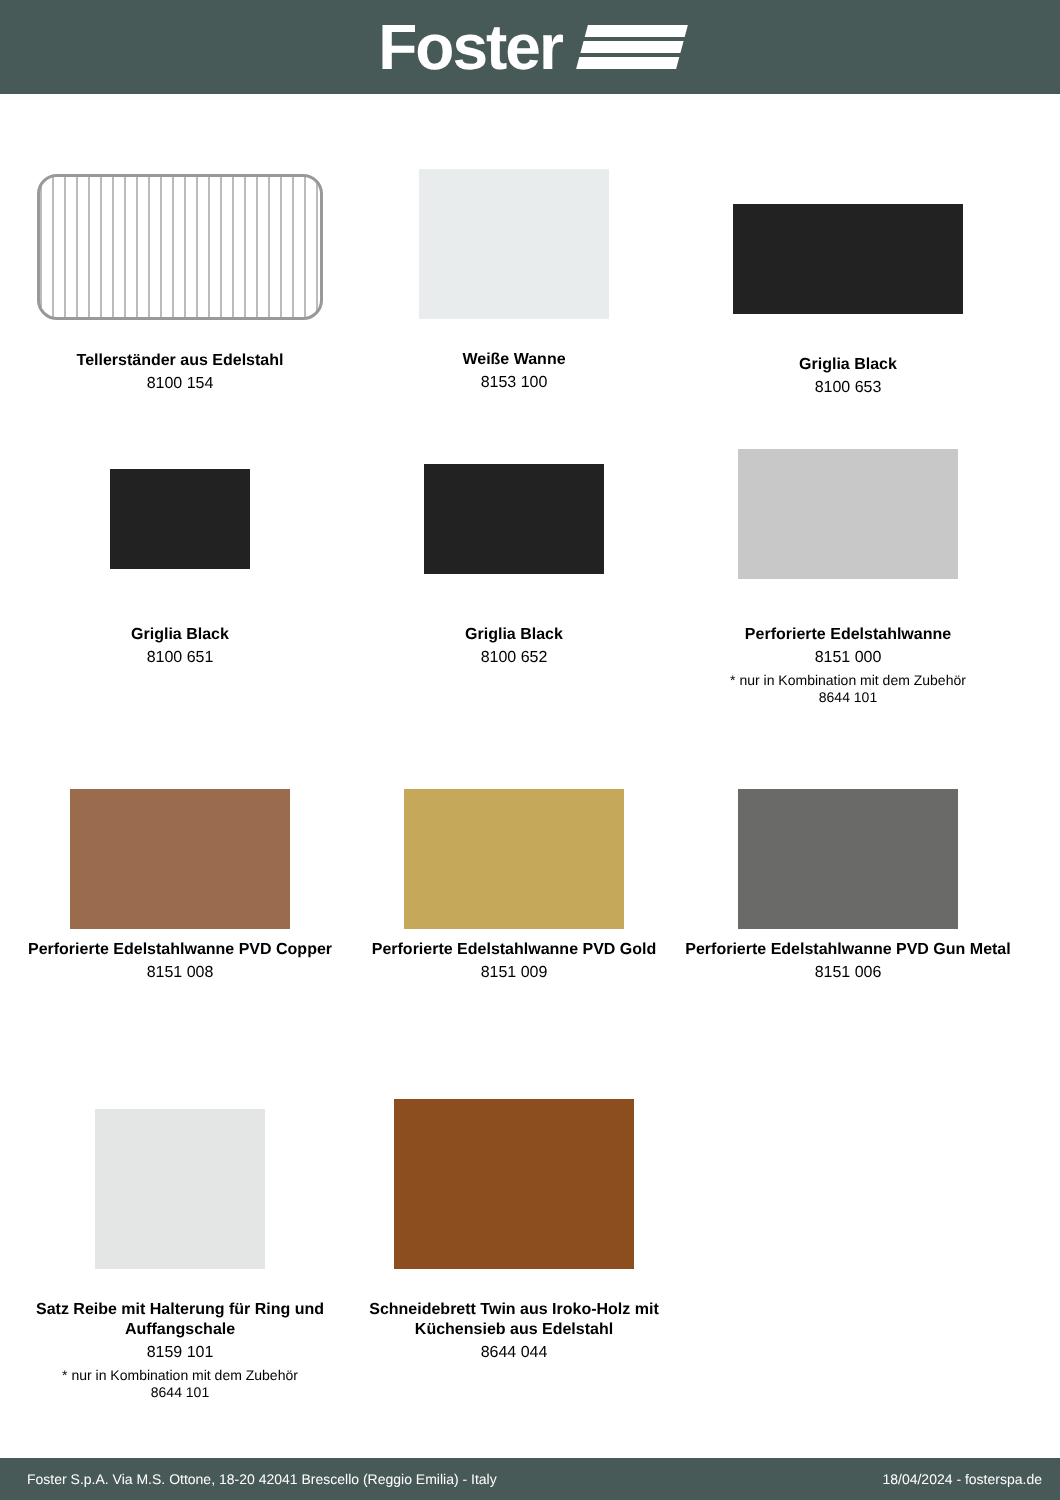Foster
Tellerständer aus Edelstahl
8100 154
Weiße Wanne
8153 100
Griglia Black
8100 653
Griglia Black
8100 651
Griglia Black
8100 652
Perforierte Edelstahlwanne
8151 000
* nur in Kombination mit dem Zubehör
8644 101
Perforierte Edelstahlwanne PVD Copper
8151 008
Perforierte Edelstahlwanne PVD Gold
8151 009
Perforierte Edelstahlwanne PVD Gun Metal
8151 006
Satz Reibe mit Halterung für Ring und Auffangschale
8159 101
* nur in Kombination mit dem Zubehör
8644 101
Schneidebrett Twin aus Iroko-Holz mit Küchensieb aus Edelstahl
8644 044
Foster S.p.A. Via M.S. Ottone, 18-20 42041 Brescello (Reggio Emilia) - Italy 18/04/2024 - fosterspa.de